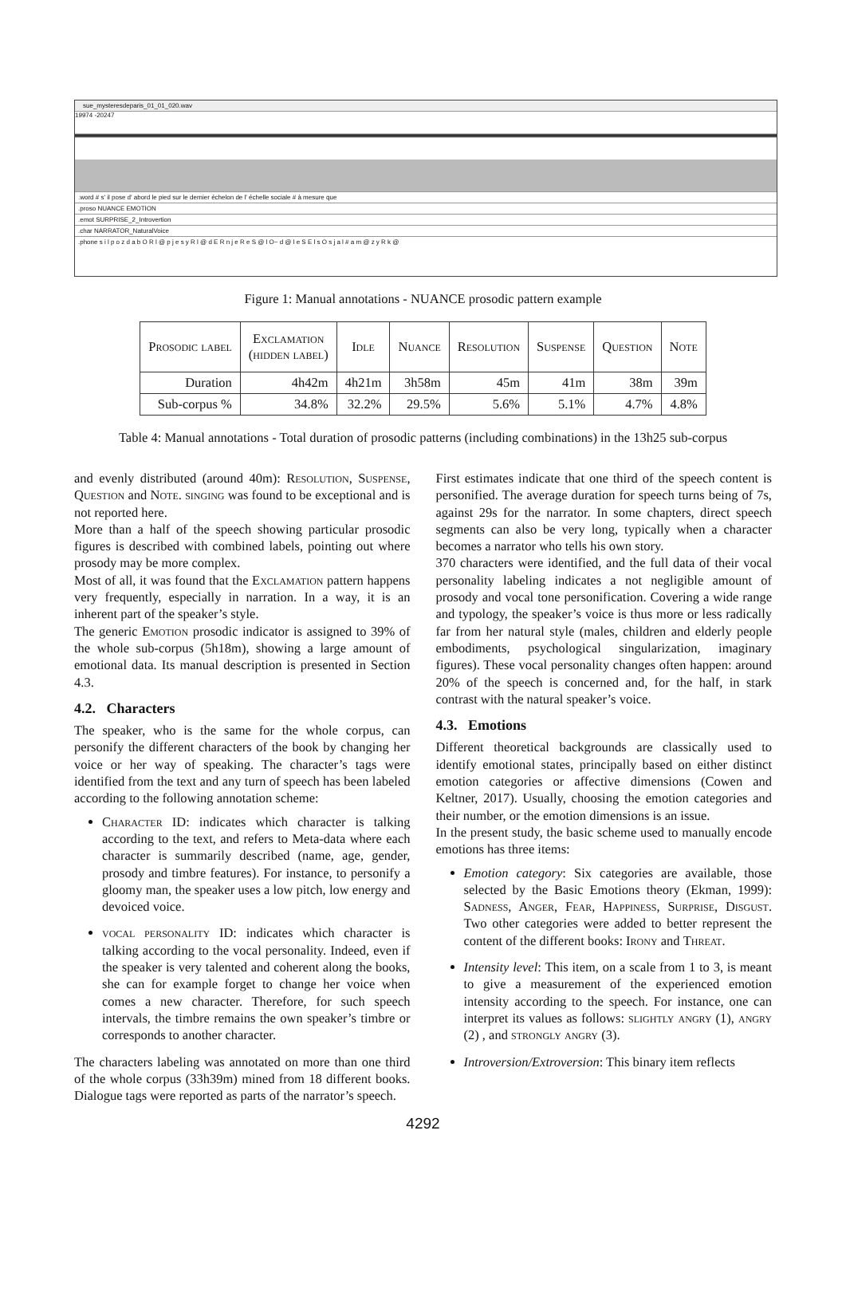sue_mysteresdeparis_01_01_020.wav
19974 -20247
.word # s' il pose d' abord le pied sur le dernier échelon de l' échelle sociale # à mesure que
.proso NUANCE EMOTION
.emot SURPRISE_2_Introvertion
.char NARRATOR_NaturalVoice
.phone s i l p o z d a b O R l @ p j e s y R l @ d E R n j e R e S @ l O~ d @ l e S E l s O s j a l # a m @ z y R k @
Figure 1: Manual annotations - NUANCE prosodic pattern example
| Prosodic label | Exclamation (hidden label) | Idle | Nuance | Resolution | Suspense | Question | Note |
| --- | --- | --- | --- | --- | --- | --- | --- |
| Duration | 4h42m | 4h21m | 3h58m | 45m | 41m | 38m | 39m |
| Sub-corpus % | 34.8% | 32.2% | 29.5% | 5.6% | 5.1% | 4.7% | 4.8% |
Table 4: Manual annotations - Total duration of prosodic patterns (including combinations) in the 13h25 sub-corpus
and evenly distributed (around 40m): Resolution, Suspense, Question and Note. singing was found to be exceptional and is not reported here.
More than a half of the speech showing particular prosodic figures is described with combined labels, pointing out where prosody may be more complex.
Most of all, it was found that the Exclamation pattern happens very frequently, especially in narration. In a way, it is an inherent part of the speaker’s style.
The generic Emotion prosodic indicator is assigned to 39% of the whole sub-corpus (5h18m), showing a large amount of emotional data. Its manual description is presented in Section 4.3.
4.2. Characters
The speaker, who is the same for the whole corpus, can personify the different characters of the book by changing her voice or her way of speaking. The character’s tags were identified from the text and any turn of speech has been labeled according to the following annotation scheme:
Character ID: indicates which character is talking according to the text, and refers to Meta-data where each character is summarily described (name, age, gender, prosody and timbre features). For instance, to personify a gloomy man, the speaker uses a low pitch, low energy and devoiced voice.
vocal personality ID: indicates which character is talking according to the vocal personality. Indeed, even if the speaker is very talented and coherent along the books, she can for example forget to change her voice when comes a new character. Therefore, for such speech intervals, the timbre remains the own speaker’s timbre or corresponds to another character.
The characters labeling was annotated on more than one third of the whole corpus (33h39m) mined from 18 different books. Dialogue tags were reported as parts of the narrator’s speech.
First estimates indicate that one third of the speech content is personified. The average duration for speech turns being of 7s, against 29s for the narrator. In some chapters, direct speech segments can also be very long, typically when a character becomes a narrator who tells his own story.
370 characters were identified, and the full data of their vocal personality labeling indicates a not negligible amount of prosody and vocal tone personification. Covering a wide range and typology, the speaker’s voice is thus more or less radically far from her natural style (males, children and elderly people embodiments, psychological singularization, imaginary figures). These vocal personality changes often happen: around 20% of the speech is concerned and, for the half, in stark contrast with the natural speaker’s voice.
4.3. Emotions
Different theoretical backgrounds are classically used to identify emotional states, principally based on either distinct emotion categories or affective dimensions (Cowen and Keltner, 2017). Usually, choosing the emotion categories and their number, or the emotion dimensions is an issue.
In the present study, the basic scheme used to manually encode emotions has three items:
Emotion category: Six categories are available, those selected by the Basic Emotions theory (Ekman, 1999): Sadness, Anger, Fear, Happiness, Surprise, Disgust. Two other categories were added to better represent the content of the different books: Irony and Threat.
Intensity level: This item, on a scale from 1 to 3, is meant to give a measurement of the experienced emotion intensity according to the speech. For instance, one can interpret its values as follows: slightly angry (1), angry (2) , and strongly angry (3).
Introversion/Extroversion: This binary item reflects
4292